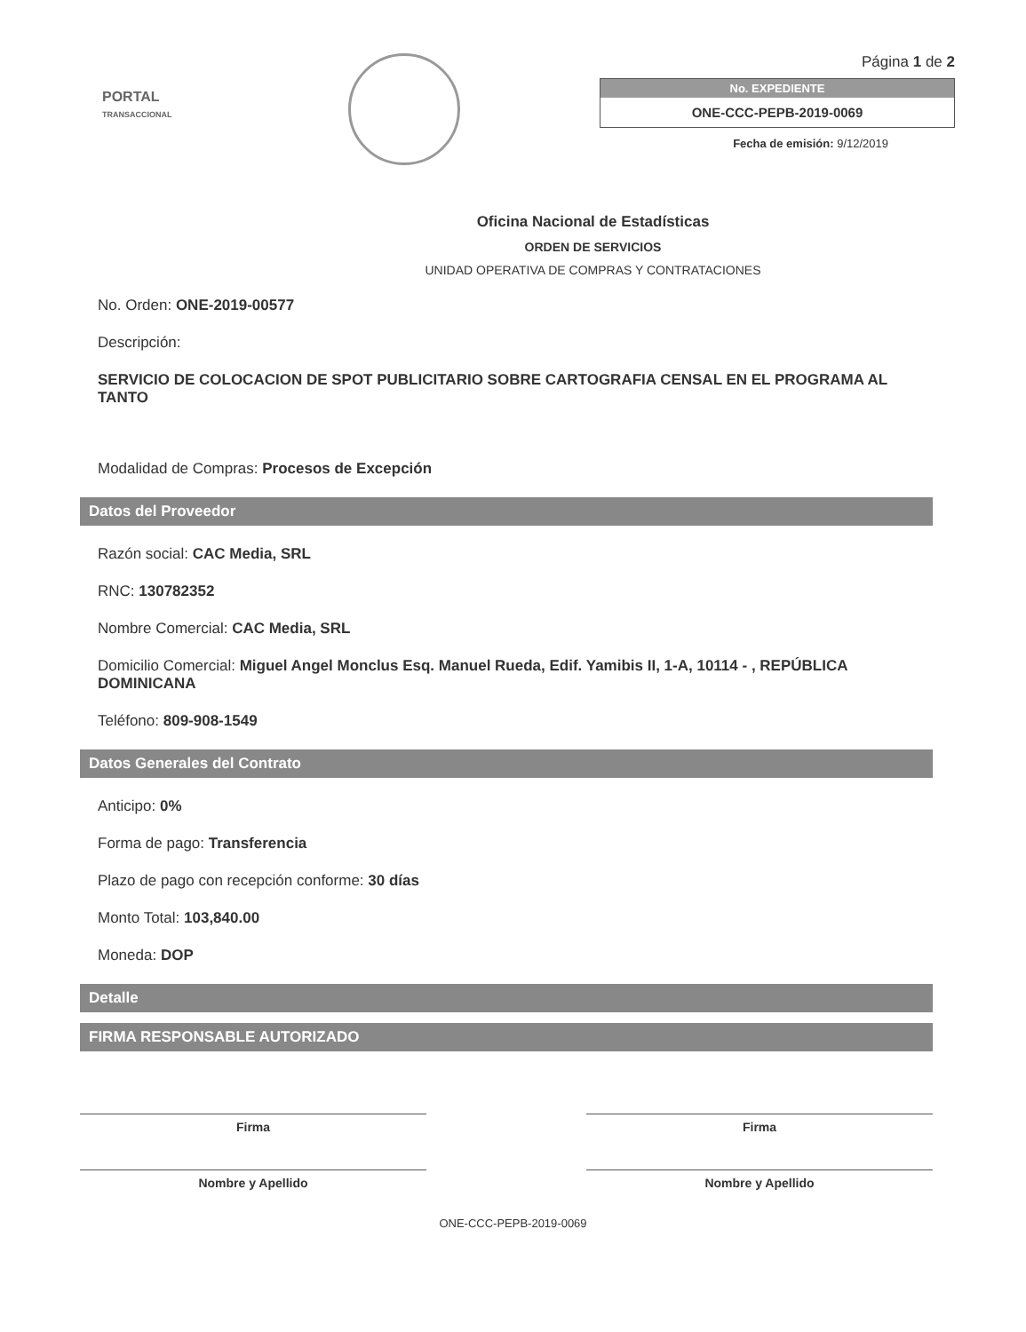PORTAL
TRANSACCIONAL
Página 1 de 2
No. EXPEDIENTE
ONE-CCC-PEPB-2019-0069
Fecha de emisión: 9/12/2019
Oficina Nacional de Estadísticas
ORDEN DE SERVICIOS
UNIDAD OPERATIVA DE COMPRAS Y CONTRATACIONES
No. Orden: ONE-2019-00577
Descripción:
SERVICIO DE COLOCACION DE SPOT PUBLICITARIO SOBRE CARTOGRAFIA CENSAL EN EL PROGRAMA AL TANTO
Modalidad de Compras: Procesos de Excepción
Datos del Proveedor
Razón social: CAC Media, SRL
RNC: 130782352
Nombre Comercial: CAC Media, SRL
Domicilio Comercial: Miguel Angel Monclus Esq. Manuel Rueda, Edif. Yamibis II, 1-A, 10114 - , REPÚBLICA DOMINICANA
Teléfono: 809-908-1549
Datos Generales del Contrato
Anticipo: 0%
Forma de pago: Transferencia
Plazo de pago con recepción conforme: 30 días
Monto Total: 103,840.00
Moneda: DOP
Detalle
FIRMA RESPONSABLE AUTORIZADO
Firma
Nombre y Apellido
Firma
Nombre y Apellido
ONE-CCC-PEPB-2019-0069